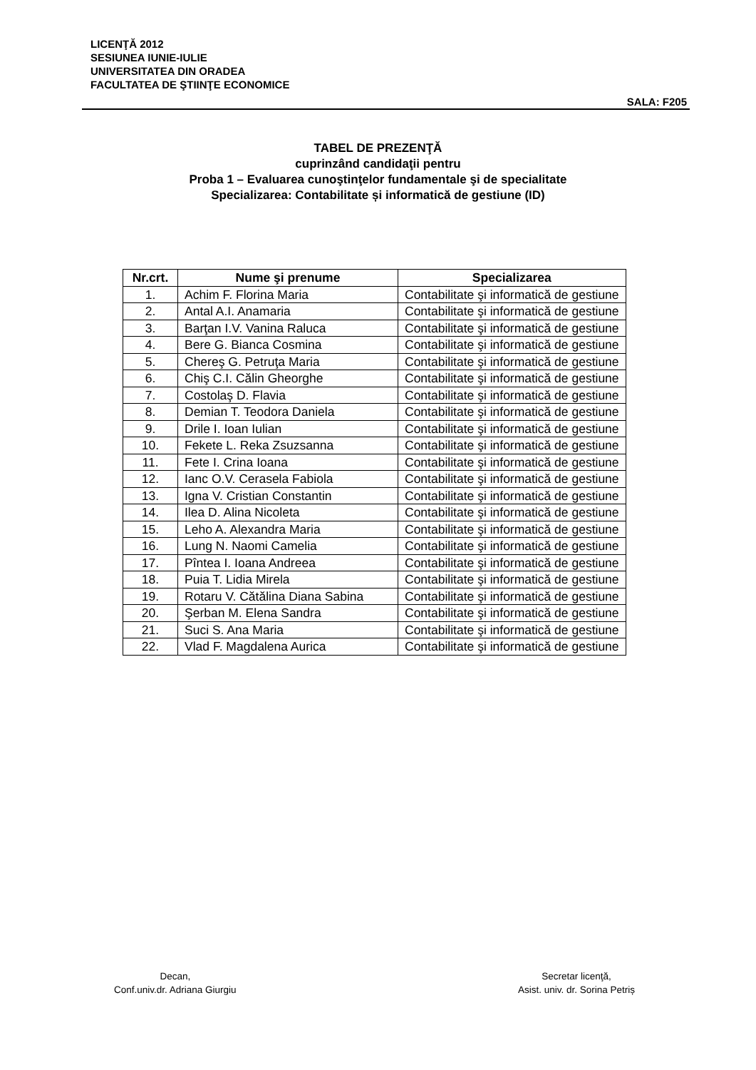LICENŢĂ 2012
SESIUNEA IUNIE-IULIE
UNIVERSITATEA DIN ORADEA
FACULTATEA DE ŞTIINŢE ECONOMICE
SALA: F205
TABEL DE PREZENŢĂ
cuprinzând candidaţii pentru
Proba 1 – Evaluarea cunoştinţelor fundamentale şi de specialitate
Specializarea: Contabilitate și informatică de gestiune (ID)
| Nr.crt. | Nume şi prenume | Specializarea |
| --- | --- | --- |
| 1. | Achim F. Florina Maria | Contabilitate şi informatică de gestiune |
| 2. | Antal A.I. Anamaria | Contabilitate şi informatică de gestiune |
| 3. | Barţan I.V. Vanina Raluca | Contabilitate şi informatică de gestiune |
| 4. | Bere G. Bianca Cosmina | Contabilitate şi informatică de gestiune |
| 5. | Chereş G. Petruţa Maria | Contabilitate şi informatică de gestiune |
| 6. | Chiş C.I. Călin Gheorghe | Contabilitate şi informatică de gestiune |
| 7. | Costolaş D. Flavia | Contabilitate şi informatică de gestiune |
| 8. | Demian T. Teodora Daniela | Contabilitate şi informatică de gestiune |
| 9. | Drile I. Ioan Iulian | Contabilitate şi informatică de gestiune |
| 10. | Fekete L. Reka Zsuzsanna | Contabilitate şi informatică de gestiune |
| 11. | Fete I. Crina Ioana | Contabilitate şi informatică de gestiune |
| 12. | Ianc O.V. Cerasela Fabiola | Contabilitate şi informatică de gestiune |
| 13. | Igna V. Cristian Constantin | Contabilitate şi informatică de gestiune |
| 14. | Ilea D. Alina Nicoleta | Contabilitate şi informatică de gestiune |
| 15. | Leho A. Alexandra Maria | Contabilitate şi informatică de gestiune |
| 16. | Lung N. Naomi Camelia | Contabilitate şi informatică de gestiune |
| 17. | Pîntea I. Ioana Andreea | Contabilitate şi informatică de gestiune |
| 18. | Puia T. Lidia Mirela | Contabilitate şi informatică de gestiune |
| 19. | Rotaru V. Cătălina Diana Sabina | Contabilitate şi informatică de gestiune |
| 20. | Şerban M. Elena Sandra | Contabilitate şi informatică de gestiune |
| 21. | Suci S. Ana Maria | Contabilitate şi informatică de gestiune |
| 22. | Vlad F. Magdalena Aurica | Contabilitate şi informatică de gestiune |
Decan,
Conf.univ.dr. Adriana Giurgiu
Secretar licenţă,
Asist. univ. dr. Sorina Petriș